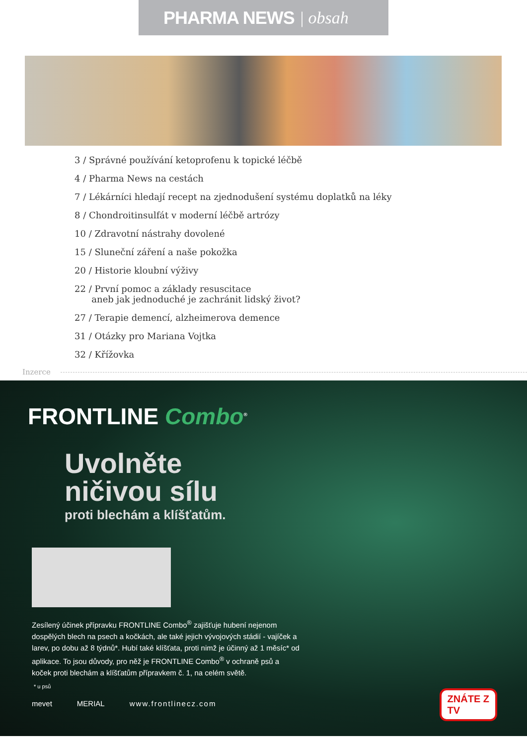PHARMA NEWS | obsah
3 / Správné používání ketoprofenu k topické léčbě
4 / Pharma News na cestách
7 / Lékárníci hledají recept na zjednodušení systému doplatků na léky
8 / Chondroitinsulfát v moderní léčbě artrózy
10 / Zdravotní nástrahy dovolené
15 / Sluneční záření a naše pokožka
20 / Historie kloubní výživy
22 / První pomoc a základy resuscitace
aneb jak jednoduché je zachránit lidský život?
27 / Terapie demencí, alzheimerova demence
31 / Otázky pro Mariana Vojtka
32 / Křížovka
Inzerce
FRONTLINE Combo<sup>®</sup>
Uvolněte
ničivou sílu
proti blechám a klíšťatům.
Zesílený účinek přípravku FRONTLINE Combo<sup>®</sup> zajišťuje hubení nejenom dospělých blech na psech a kočkách, ale také jejich vývojových stádií - vajíček a larev, po dobu až 8 týdnů*. Hubí také klíšťata, proti nimž je účinný až 1 měsíc* od aplikace. To jsou důvody, pro něž je FRONTLINE Combo<sup>®</sup> v ochraně psů a koček proti blechám a klíšťatům přípravkem č. 1, na celém světě.
* u psů
mevet MERIAL www.frontlinecz.com
ZNÁTE Z
TV